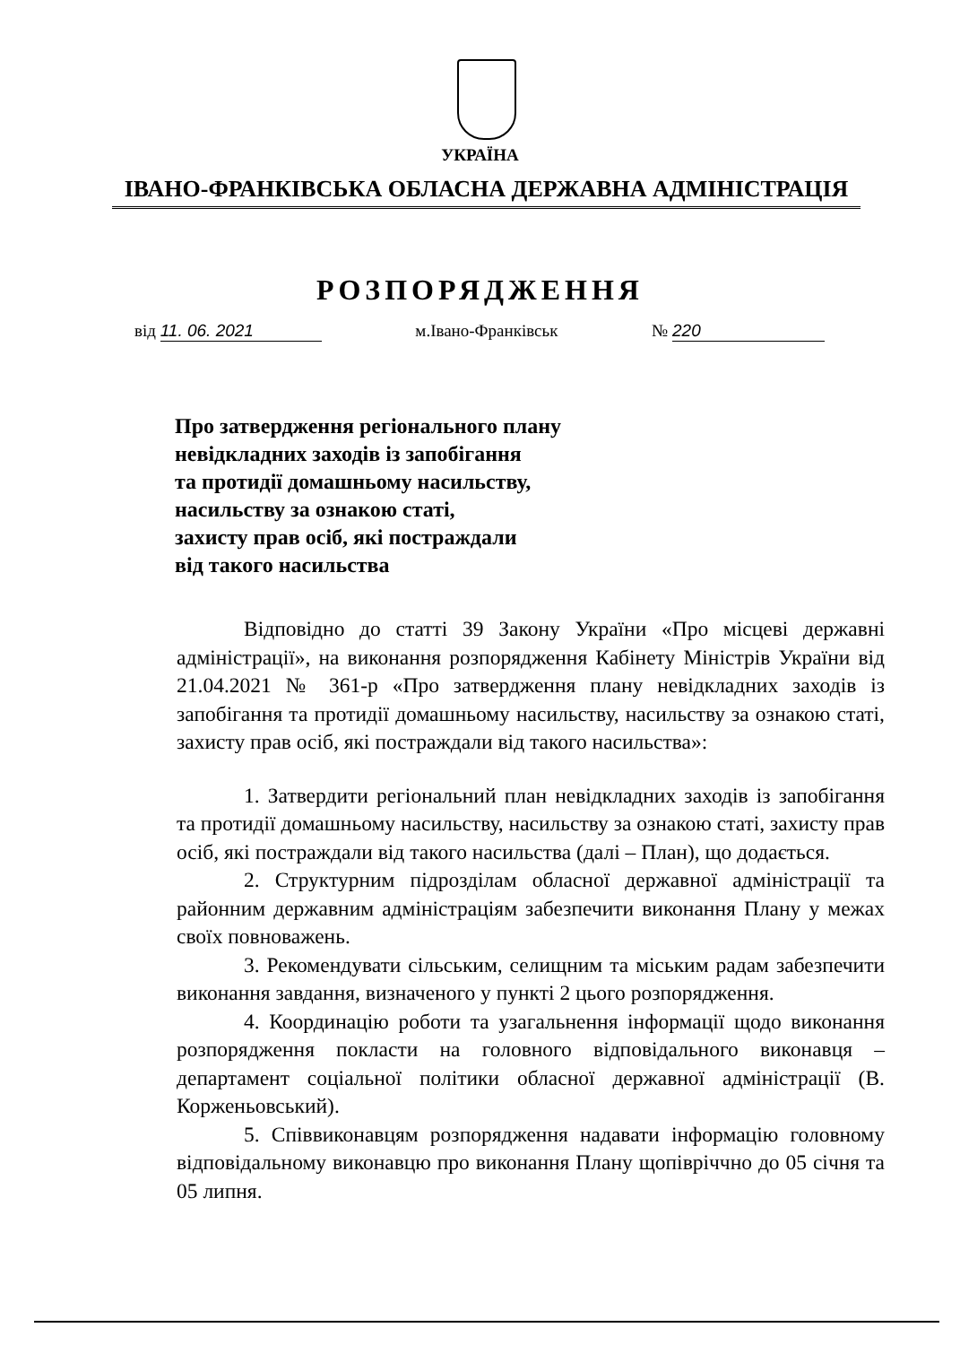УКРАЇНА
ІВАНО-ФРАНКІВСЬКА ОБЛАСНА ДЕРЖАВНА АДМІНІСТРАЦІЯ
РОЗПОРЯДЖЕННЯ
від 11. 06. 2021 м.Івано-Франківськ № 220
Про затвердження регіонального плану
невідкладних заходів із запобігання
та протидії домашньому насильству,
насильству за ознакою статі,
захисту прав осіб, які постраждали
від такого насильства
Відповідно до статті 39 Закону України «Про місцеві державні адміністрації», на виконання розпорядження Кабінету Міністрів України від 21.04.2021 № 361-р «Про затвердження плану невідкладних заходів із запобігання та протидії домашньому насильству, насильству за ознакою статі, захисту прав осіб, які постраждали від такого насильства»:
1. Затвердити регіональний план невідкладних заходів із запобігання та протидії домашньому насильству, насильству за ознакою статі, захисту прав осіб, які постраждали від такого насильства (далі – План), що додається.
2. Структурним підрозділам обласної державної адміністрації та районним державним адміністраціям забезпечити виконання Плану у межах своїх повноважень.
3. Рекомендувати сільським, селищним та міським радам забезпечити виконання завдання, визначеного у пункті 2 цього розпорядження.
4. Координацію роботи та узагальнення інформації щодо виконання розпорядження покласти на головного відповідального виконавця – департамент соціальної політики обласної державної адміністрації (В. Корженьовський).
5. Співвиконавцям розпорядження надавати інформацію головному відповідальному виконавцю про виконання Плану щопівріччно до 05 січня та 05 липня.